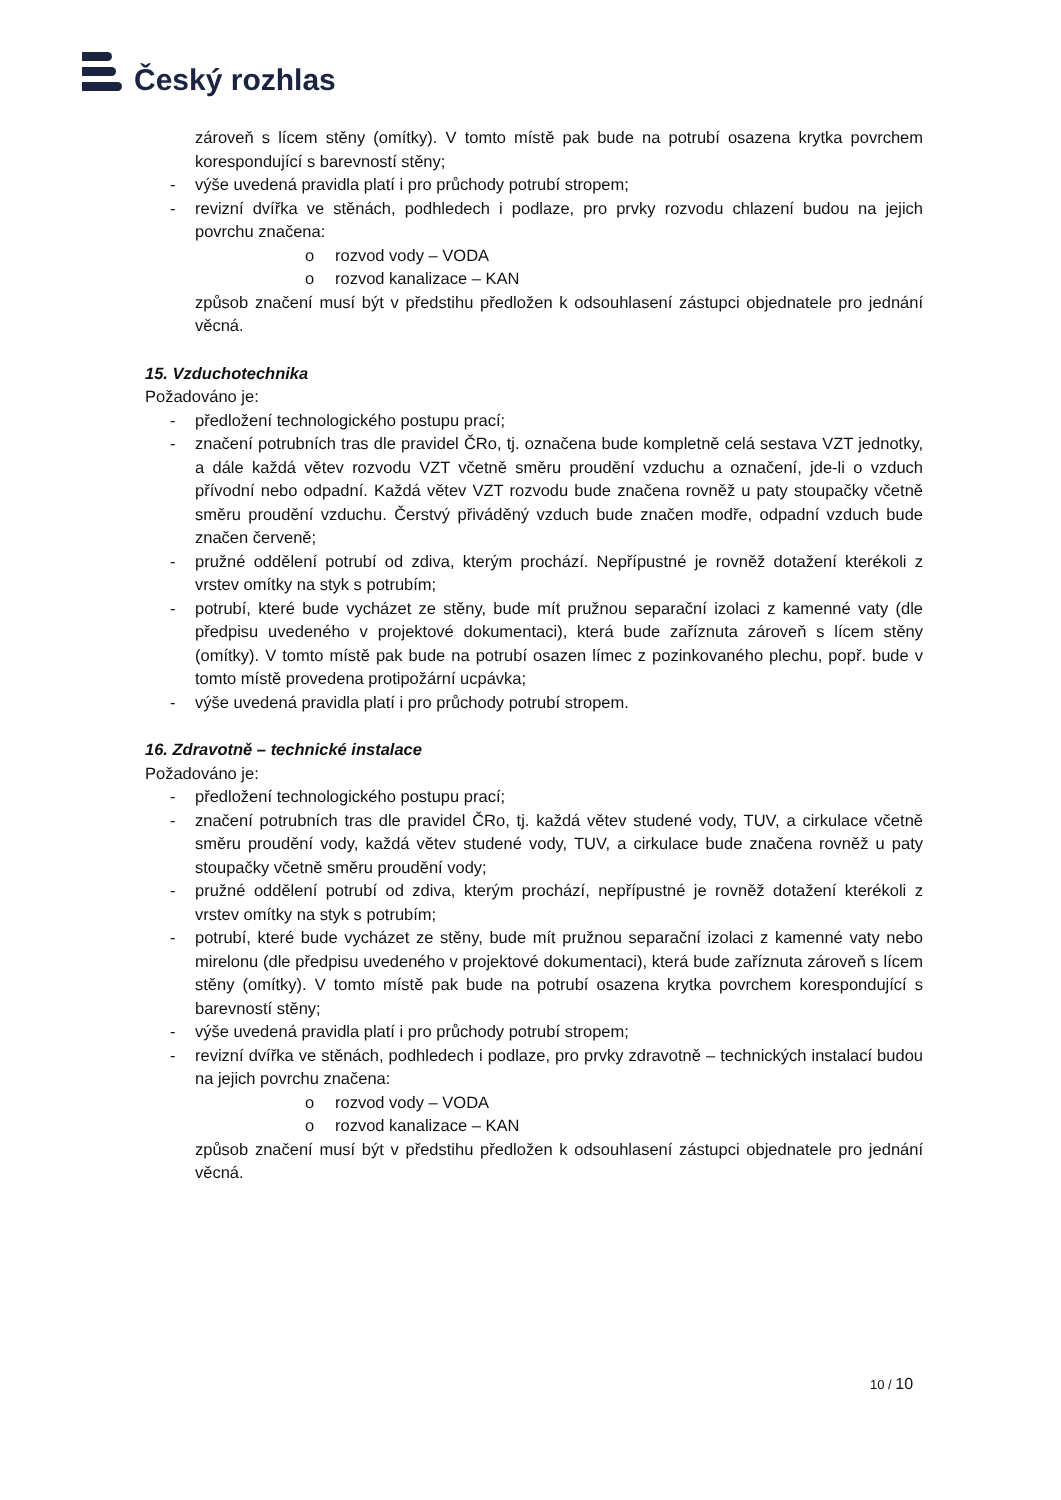Český rozhlas
zároveň s lícem stěny (omítky). V tomto místě pak bude na potrubí osazena krytka povrchem korespondující s barevností stěny;
- výše uvedená pravidla platí i pro průchody potrubí stropem;
- revizní dvířka ve stěnách, podhledech i podlaze, pro prvky rozvodu chlazení budou na jejich povrchu značena:
o rozvod vody – VODA
o rozvod kanalizace – KAN
způsob značení musí být v předstihu předložen k odsouhlasení zástupci objednatele pro jednání věcná.
15. Vzduchotechnika
Požadováno je:
- předložení technologického postupu prací;
- značení potrubních tras dle pravidel ČRo, tj. označena bude kompletně celá sestava VZT jednotky, a dále každá větev rozvodu VZT včetně směru proudění vzduchu a označení, jde-li o vzduch přívodní nebo odpadní. Každá větev VZT rozvodu bude značena rovněž u paty stoupačky včetně směru proudění vzduchu. Čerstvý přiváděný vzduch bude značen modře, odpadní vzduch bude značen červeně;
- pružné oddělení potrubí od zdiva, kterým prochází. Nepřípustné je rovněž dotažení kterékoli z vrstev omítky na styk s potrubím;
- potrubí, které bude vycházet ze stěny, bude mít pružnou separační izolaci z kamenné vaty (dle předpisu uvedeného v projektové dokumentaci), která bude zaříznuta zároveň s lícem stěny (omítky). V tomto místě pak bude na potrubí osazen límec z pozinkovaného plechu, popř. bude v tomto místě provedena protipožární ucpávka;
- výše uvedená pravidla platí i pro průchody potrubí stropem.
16. Zdravotně – technické instalace
Požadováno je:
- předložení technologického postupu prací;
- značení potrubních tras dle pravidel ČRo, tj. každá větev studené vody, TUV, a cirkulace včetně směru proudění vody, každá větev studené vody, TUV, a cirkulace bude značena rovněž u paty stoupačky včetně směru proudění vody;
- pružné oddělení potrubí od zdiva, kterým prochází, nepřípustné je rovněž dotažení kterékoli z vrstev omítky na styk s potrubím;
- potrubí, které bude vycházet ze stěny, bude mít pružnou separační izolaci z kamenné vaty nebo mirelonu (dle předpisu uvedeného v projektové dokumentaci), která bude zaříznuta zároveň s lícem stěny (omítky). V tomto místě pak bude na potrubí osazena krytka povrchem korespondující s barevností stěny;
- výše uvedená pravidla platí i pro průchody potrubí stropem;
- revizní dvířka ve stěnách, podhledech i podlaze, pro prvky zdravotně – technických instalací budou na jejich povrchu značena:
o rozvod vody – VODA
o rozvod kanalizace – KAN
způsob značení musí být v předstihu předložen k odsouhlasení zástupci objednatele pro jednání věcná.
10 / 10